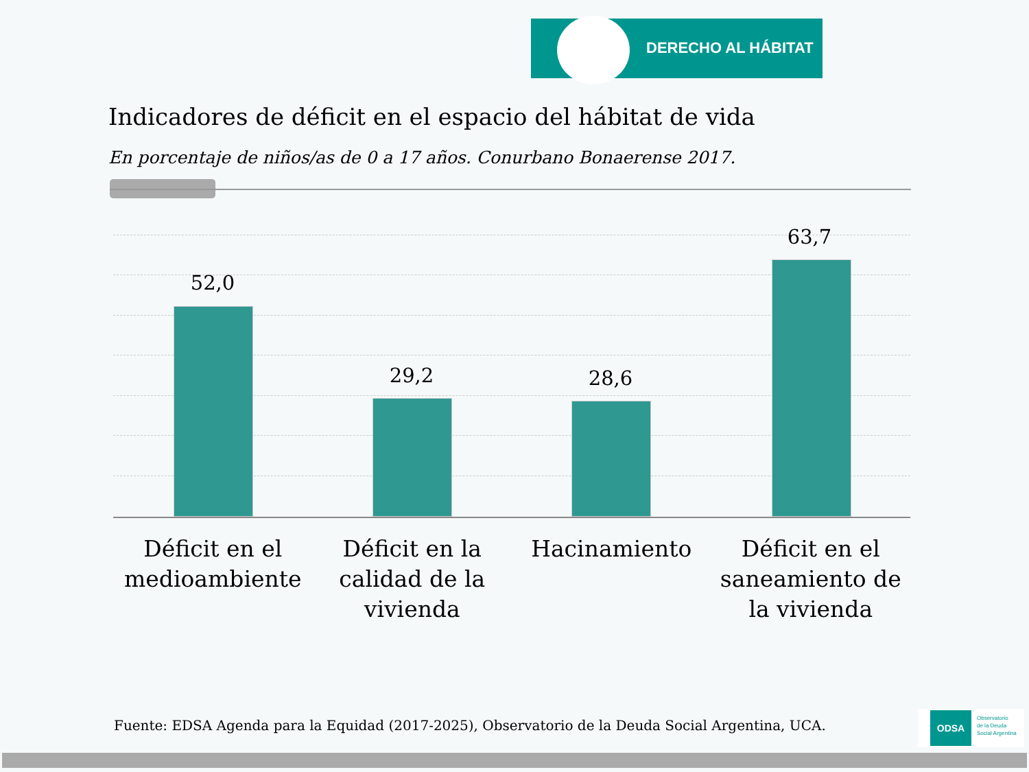DERECHO AL HÁBITAT
Indicadores de déficit en el espacio del hábitat de vida
En porcentaje de niños/as de 0 a 17 años. Conurbano Bonaerense 2017.
52,0
29,2 28,6
63,7
Déficit en el medioambiente Déficit en la calidad de la vivienda
Hacinamiento Déficit en el saneamiento de la vivienda
Fuente: EDSA Agenda para la Equidad (2017-2025), Observatorio de la Deuda Social Argentina, UCA.
ODSA Observatorio
de la Deuda
Social Argentina